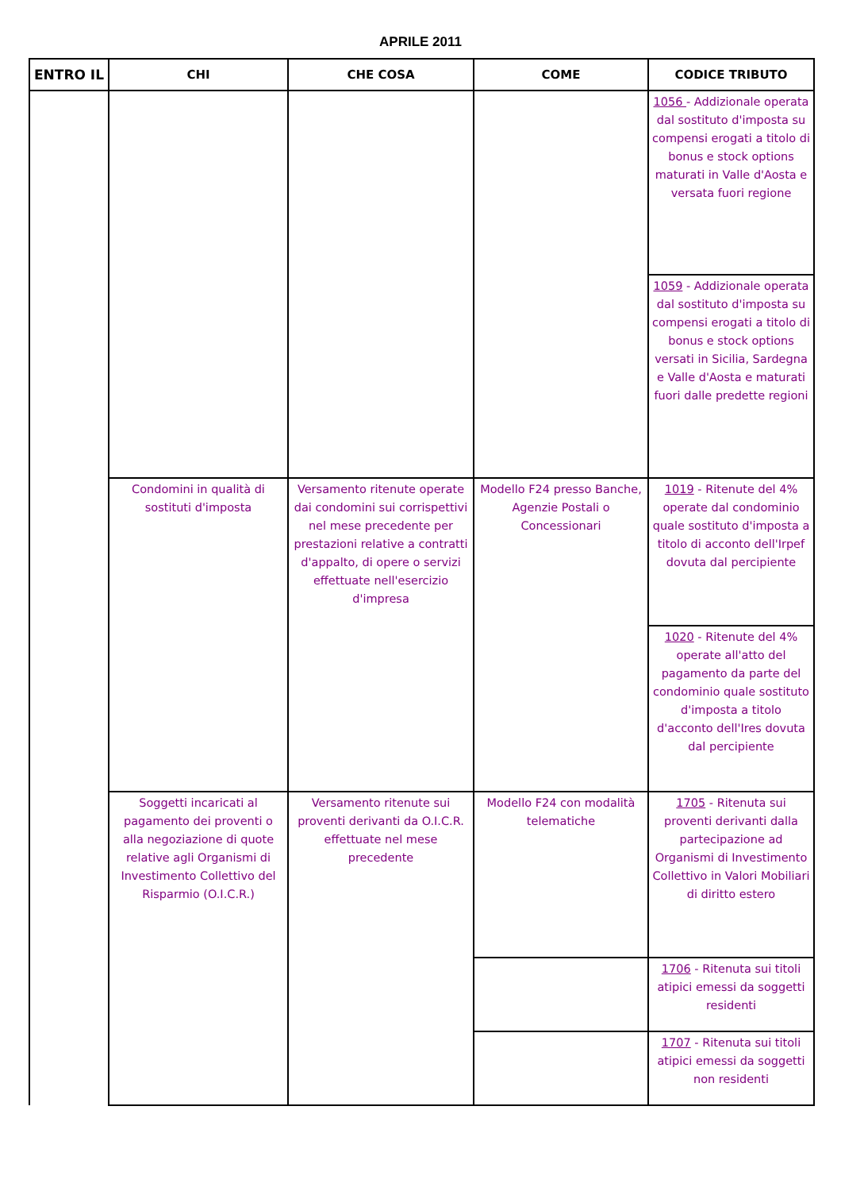APRILE 2011
| ENTRO IL | CHI | CHE COSA | COME | CODICE TRIBUTO |
| --- | --- | --- | --- | --- |
| | | | | 1056 - Addizionale operata dal sostituto d'imposta su compensi erogati a titolo di bonus e stock options maturati in Valle d'Aosta e versata fuori regione |
| | | | | 1059 - Addizionale operata dal sostituto d'imposta su compensi erogati a titolo di bonus e stock options versati in Sicilia, Sardegna e Valle d'Aosta e maturati fuori dalle predette regioni |
| | Condomini in qualità di sostituti d'imposta | Versamento ritenute operate dai condomini sui corrispettivi nel mese precedente per prestazioni relative a contratti d'appalto, di opere o servizi effettuate nell'esercizio d'impresa | Modello F24 presso Banche, Agenzie Postali o Concessionari | 1019 - Ritenute del 4% operate dal condominio quale sostituto d'imposta a titolo di acconto dell'Irpef dovuta dal percipiente |
| | | | | 1020 - Ritenute del 4% operate all'atto del pagamento da parte del condominio quale sostituto d'imposta a titolo d'acconto dell'Ires dovuta dal percipiente |
| | Soggetti incaricati al pagamento dei proventi o alla negoziazione di quote relative agli Organismi di Investimento Collettivo del Risparmio (O.I.C.R.) | Versamento ritenute sui proventi derivanti da O.I.C.R. effettuate nel mese precedente | Modello F24 con modalità telematiche | 1705 - Ritenuta sui proventi derivanti dalla partecipazione ad Organismi di Investimento Collettivo in Valori Mobiliari di diritto estero |
| | | | | 1706 - Ritenuta sui titoli atipici emessi da soggetti residenti |
| | | | | 1707 - Ritenuta sui titoli atipici emessi da soggetti non residenti |